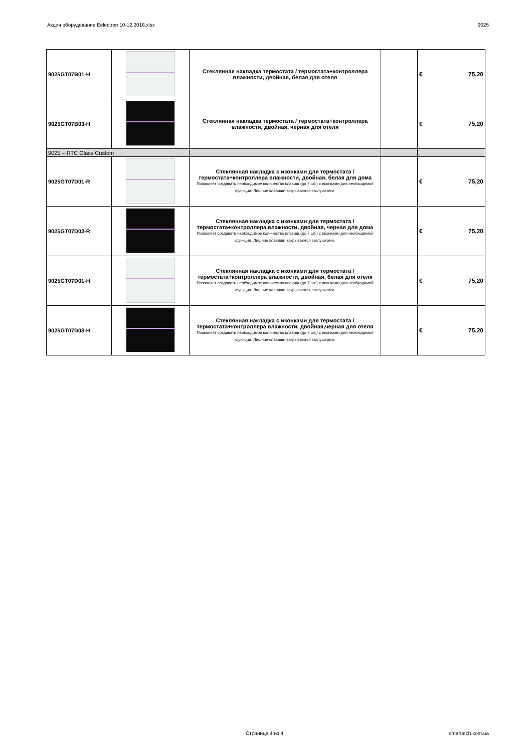Акция оборудование Eelectron 10-12.2018.xlsx 9025
| 9025GT07B01-H | | Стеклянная накладка термостата / термостата+контроллера влажности, двойная, белая для отеля | | € 75,20 |
| 9025GT07B03-H | | Стеклянная накладка термостата / термостата+контроллера влажности, двойная, черная для отеля | | € 75,20 |
| 9025 – RTC Glass Custom | | | | |
| 9025GT07D01-R | | Стеклянная накладка с иконками для термостата / термостата+контроллера влажности, двойная, белая для дома Позволяет создавать необходимое количество клавиш (до 7 шт.) с иконками для необходимой функции. Лишние клавиши закрываются заглушками. | | € 75,20 |
| 9025GT07D03-R | | Стеклянная накладка с иконками для термостата / термостата+контроллера влажности, двойная, черная для дома Позволяет создавать необходимое количество клавиш (до 7 шт.) с иконками для необходимой функции. Лишние клавиши закрываются заглушками. | | € 75,20 |
| 9025GT07D01-H | | Стеклянная накладка с иконками для термостата / термостата+контроллера влажности, двойная, белая для отеля Позволяет создавать необходимое количество клавиш (до 7 шт.) с иконками для необходимой функции. Лишние клавиши закрываются заглушками. | | € 75,20 |
| 9025GT07D03-H | | Стеклянная накладка с иконками для термостата / термостата+контроллера влажности, двойная,черная для отеля Позволяет создавать необходимое количество клавиш (до 7 шт.) с иконками для необходимой функции. Лишние клавиши закрываются заглушками. | | € 75,20 |
Страница 4 из 4 smarttech.com.ua